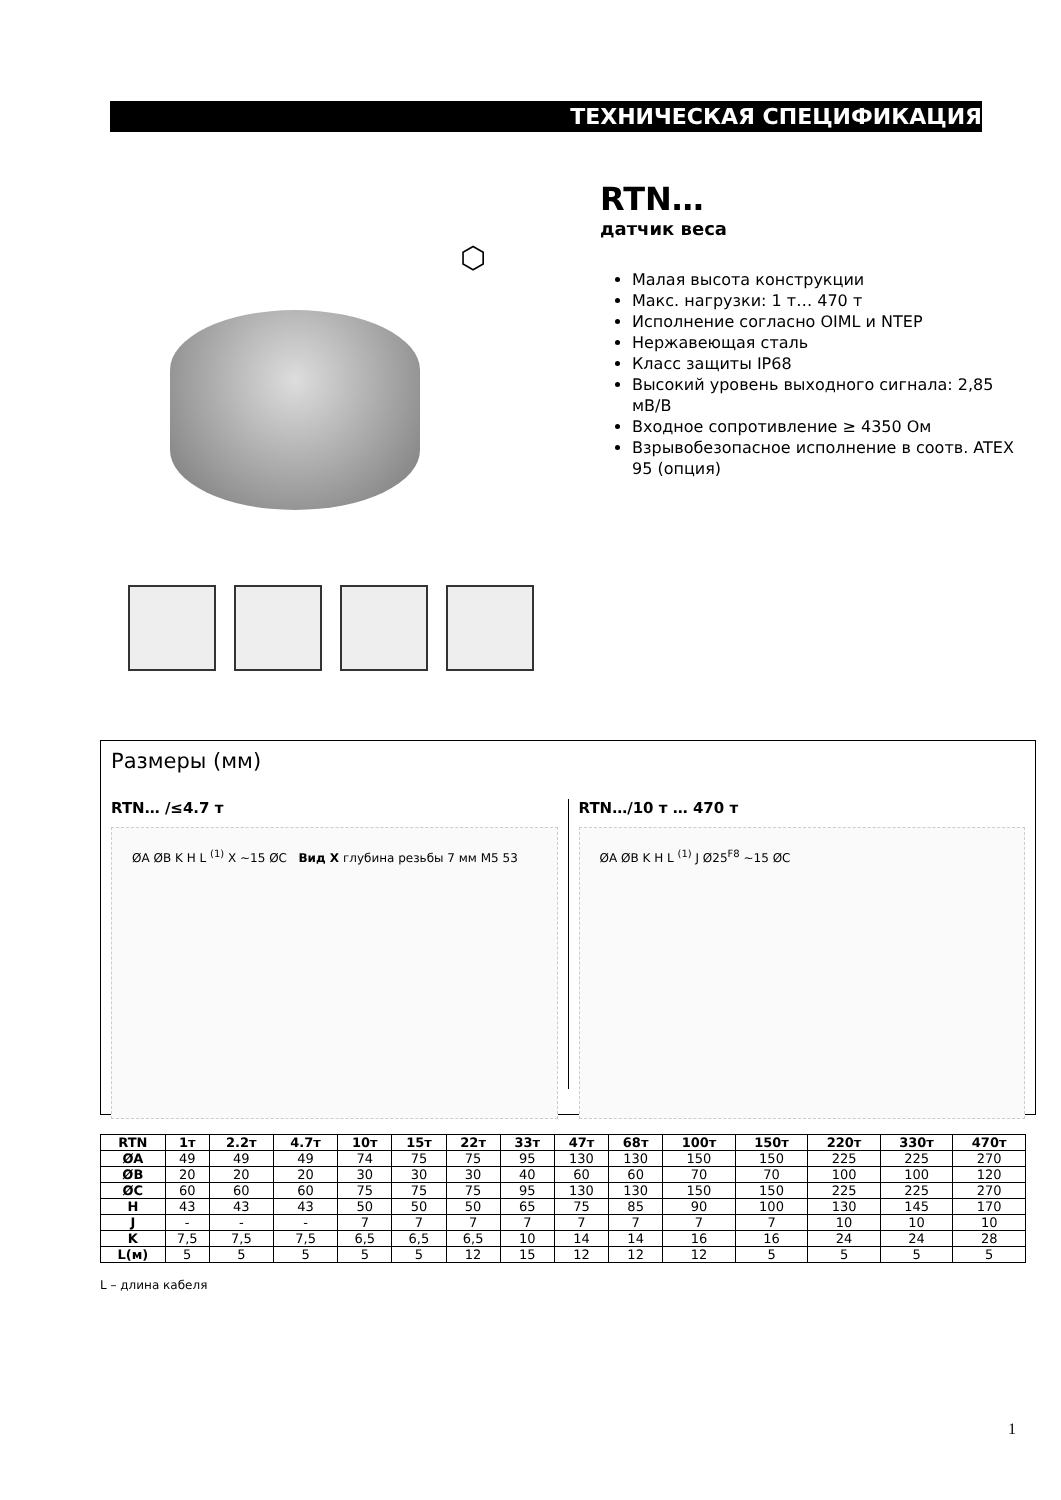ТЕХНИЧЕСКАЯ СПЕЦИФИКАЦИЯ
⬡
RTN…
датчик веса
Малая высота конструкции
Макс. нагрузки: 1 т… 470 т
Исполнение согласно OIML и NTEP
Нержавеющая сталь
Класс защиты IP68
Высокий уровень выходного сигнала: 2,85 мВ/В
Входное сопротивление ≥ 4350 Ом
Взрывобезопасное исполнение в соотв. ATEX 95 (опция)
Размеры (мм)
RTN… /≤4.7 т
ØA ØB K H L <sup>(1)</sup> X ~15 ØC Вид X глубина резьбы 7 мм M5 53
RTN…/10 т … 470 т
ØA ØB K H L <sup>(1)</sup> J Ø25<sup>F8</sup> ~15 ØC
| RTN | 1т | 2.2т | 4.7т | 10т | 15т | 22т | 33т | 47т | 68т | 100т | 150т | 220т | 330т | 470т |
| --- | --- | --- | --- | --- | --- | --- | --- | --- | --- | --- | --- | --- | --- | --- |
| ØA | 49 | 49 | 49 | 74 | 75 | 75 | 95 | 130 | 130 | 150 | 150 | 225 | 225 | 270 |
| ØB | 20 | 20 | 20 | 30 | 30 | 30 | 40 | 60 | 60 | 70 | 70 | 100 | 100 | 120 |
| ØC | 60 | 60 | 60 | 75 | 75 | 75 | 95 | 130 | 130 | 150 | 150 | 225 | 225 | 270 |
| H | 43 | 43 | 43 | 50 | 50 | 50 | 65 | 75 | 85 | 90 | 100 | 130 | 145 | 170 |
| J | - | - | - | 7 | 7 | 7 | 7 | 7 | 7 | 7 | 7 | 10 | 10 | 10 |
| K | 7,5 | 7,5 | 7,5 | 6,5 | 6,5 | 6,5 | 10 | 14 | 14 | 16 | 16 | 24 | 24 | 28 |
| L(м) | 5 | 5 | 5 | 5 | 5 | 12 | 15 | 12 | 12 | 12 | 5 | 5 | 5 | 5 |
L – длина кабеля
1